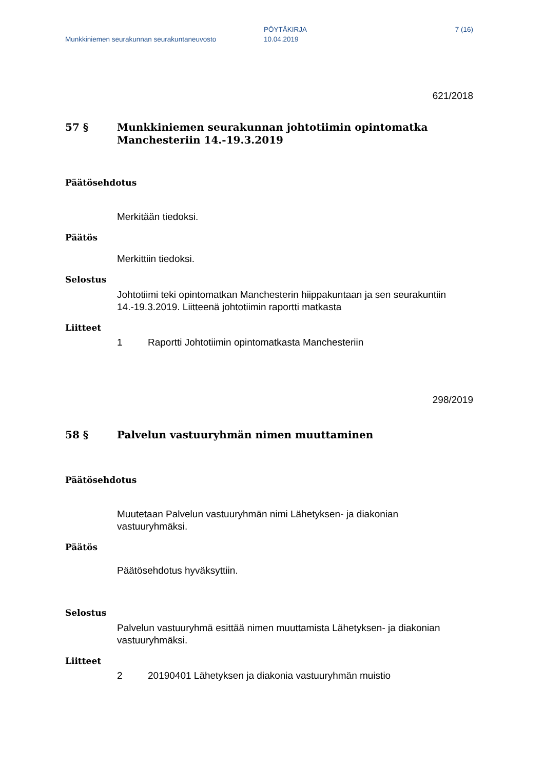Munkkiniemen seurakunnan seurakuntaneuvosto
PÖYTÄKIRJA
10.04.2019
7 (16)
621/2018
57 §
Munkkiniemen seurakunnan johtotiimin opintomatka Manchesteriin 14.-19.3.2019
Päätösehdotus
Merkitään tiedoksi.
Päätös
Merkittiin tiedoksi.
Selostus
Johtotiimi teki opintomatkan Manchesterin hiippakuntaan ja sen seurakuntiin 14.-19.3.2019. Liitteenä johtotiimin raportti matkasta
Liitteet
1
Raportti Johtotiimin opintomatkasta Manchesteriin
298/2019
58 §
Palvelun vastuuryhmän nimen muuttaminen
Päätösehdotus
Muutetaan Palvelun vastuuryhmän nimi Lähetyksen- ja diakonian vastuuryhmäksi.
Päätös
Päätösehdotus hyväksyttiin.
Selostus
Palvelun vastuuryhmä esittää nimen muuttamista Lähetyksen- ja diakonian vastuuryhmäksi.
Liitteet
2
20190401 Lähetyksen ja diakonia vastuuryhmän muistio